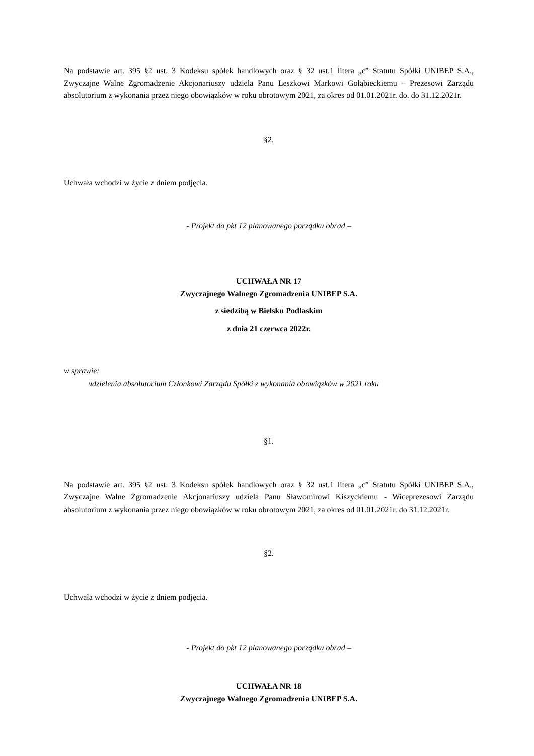Na podstawie art. 395 §2 ust. 3 Kodeksu spółek handlowych oraz § 32 ust.1 litera „c” Statutu Spółki UNIBEP S.A., Zwyczajne Walne Zgromadzenie Akcjonariuszy udziela Panu Leszkowi Markowi Gołąbieckiemu – Prezesowi Zarządu absolutorium z wykonania przez niego obowiązków w roku obrotowym 2021, za okres od 01.01.2021r. do. do 31.12.2021r.
§2.
Uchwała wchodzi w życie z dniem podjęcia.
- Projekt do pkt 12 planowanego porządku obrad –
UCHWAŁA NR 17
Zwyczajnego Walnego Zgromadzenia UNIBEP S.A.
z siedzibą w Bielsku Podlaskim
z dnia 21 czerwca 2022r.
w sprawie:
udzielenia absolutorium Członkowi Zarządu Spółki z wykonania obowiązków w 2021 roku
§1.
Na podstawie art. 395 §2 ust. 3 Kodeksu spółek handlowych oraz § 32 ust.1 litera „c” Statutu Spółki UNIBEP S.A., Zwyczajne Walne Zgromadzenie Akcjonariuszy udziela Panu Sławomirowi Kiszyckiemu - Wiceprezesowi Zarządu absolutorium z wykonania przez niego obowiązków w roku obrotowym 2021, za okres od 01.01.2021r. do 31.12.2021r.
§2.
Uchwała wchodzi w życie z dniem podjęcia.
- Projekt do pkt 12 planowanego porządku obrad –
UCHWAŁA NR 18
Zwyczajnego Walnego Zgromadzenia UNIBEP S.A.